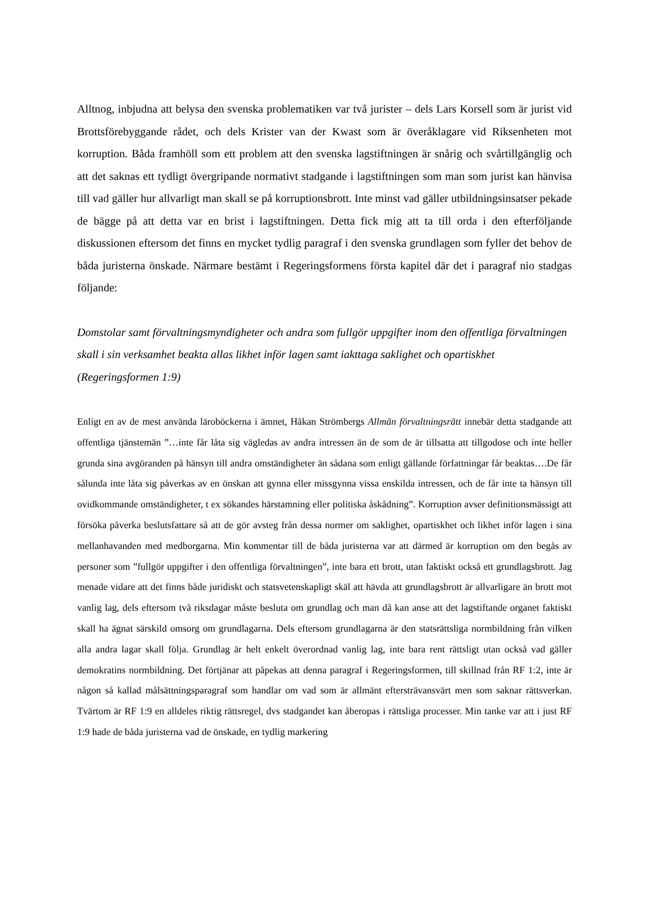Alltnog, inbjudna att belysa den svenska problematiken var två jurister – dels Lars Korsell som är jurist vid Brottsförebyggande rådet, och dels Krister van der Kwast som är överåklagare vid Riksenheten mot korruption. Båda framhöll som ett problem att den svenska lagstiftningen är snårig och svårtillgänglig och att det saknas ett tydligt övergripande normativt stadgande i lagstiftningen som man som jurist kan hänvisa till vad gäller hur allvarligt man skall se på korruptionsbrott. Inte minst vad gäller utbildningsinsatser pekade de bägge på att detta var en brist i lagstiftningen. Detta fick mig att ta till orda i den efterföljande diskussionen eftersom det finns en mycket tydlig paragraf i den svenska grundlagen som fyller det behov de båda juristerna önskade. Närmare bestämt i Regeringsformens första kapitel där det i paragraf nio stadgas följande:
Domstolar samt förvaltningsmyndigheter och andra som fullgör uppgifter inom den offentliga förvaltningen skall i sin verksamhet beakta allas likhet inför lagen samt iakttaga saklighet och opartiskhet (Regeringsformen 1:9)
Enligt en av de mest använda läroböckerna i ämnet, Håkan Strömbergs Allmän förvaltningsrätt innebär detta stadgande att offentliga tjänstemän ”…inte får låta sig vägledas av andra intressen än de som de är tillsatta att tillgodose och inte heller grunda sina avgöranden på hänsyn till andra omständigheter än sådana som enligt gällande författningar får beaktas….De får sålunda inte låta sig påverkas av en önskan att gynna eller missgynna vissa enskilda intressen, och de får inte ta hänsyn till ovidkommande omständigheter, t ex sökandes härstamning eller politiska åskådning”. Korruption avser definitionsmässigt att försöka påverka beslutsfattare så att de gör avsteg från dessa normer om saklighet, opartiskhet och likhet inför lagen i sina mellanhavanden med medborgarna. Min kommentar till de båda juristerna var att därmed är korruption om den begås av personer som ”fullgör uppgifter i den offentliga förvaltningen”, inte bara ett brott, utan faktiskt också ett grundlagsbrott. Jag menade vidare att det finns både juridiskt och statsvetenskapligt skäl att hävda att grundlagsbrott är allvarligare än brott mot vanlig lag, dels eftersom två riksdagar måste besluta om grundlag och man då kan anse att det lagstiftande organet faktiskt skall ha ägnat särskild omsorg om grundlagarna. Dels eftersom grundlagarna är den statsrättsliga normbildning från vilken alla andra lagar skall följa. Grundlag är helt enkelt överordnad vanlig lag, inte bara rent rättsligt utan också vad gäller demokratins normbildning. Det förtjänar att påpekas att denna paragraf i Regeringsformen, till skillnad från RF 1:2, inte är någon så kallad målsättningsparagraf som handlar om vad som är allmänt eftersträvansvärt men som saknar rättsverkan. Tvärtom är RF 1:9 en alldeles riktig rättsregel, dvs stadgandet kan åberopas i rättsliga processer. Min tanke var att i just RF 1:9 hade de båda juristerna vad de önskade, en tydlig markering